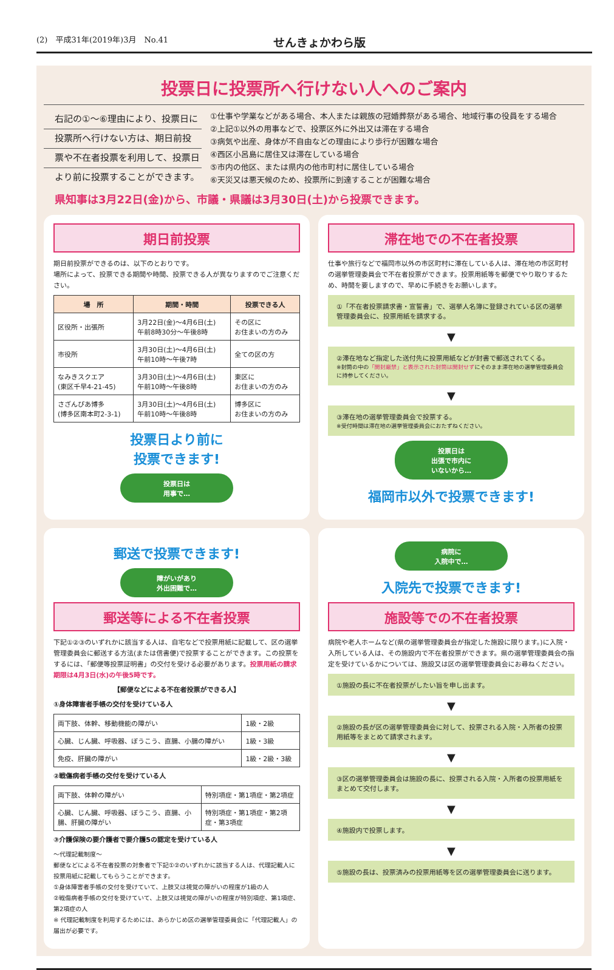(2)　平成31年(2019年)3月　No.41
せんきょかわら版
投票日に投票所へ行けない人へのご案内
右記の①～⑥理由により、投票日に
投票所へ行けない方は、期日前投
票や不在者投票を利用して、投票日
より前に投票することができます。
①仕事や学業などがある場合、本人または親族の冠婚葬祭がある場合、地域行事の役員をする場合
②上記①以外の用事などで、投票区外に外出又は滞在する場合
③病気や出産、身体が不自由などの理由により歩行が困難な場合
④西区小呂島に居住又は滞在している場合
⑤市内の他区、または県内の他市町村に居住している場合
⑥天災又は悪天候のため、投票所に到達することが困難な場合
県知事は3月22日(金)から、市議・県議は3月30日(土)から投票できます。
期日前投票
期日前投票ができるのは、以下のとおりです。
場所によって、投票できる期間や時間、投票できる人が異なりますのでご注意ください。
| 場 所 | 期間・時間 | 投票できる人 |
| --- | --- | --- |
| 区役所・出張所 | 3月22日(金)～4月6日(土) 午前8時30分～午後8時 | その区に お住まいの方のみ |
| 市役所 | 3月30日(土)～4月6日(土) 午前10時～午後7時 | 全ての区の方 |
| なみきスクエア (東区千早4-21-45) | 3月30日(土)～4月6日(土) 午前10時～午後8時 | 東区に お住まいの方のみ |
| さざんぴあ博多 (博多区南本町2-3-1) | 3月30日(土)～4月6日(土) 午前10時～午後8時 | 博多区に お住まいの方のみ |
投票日より前に
投票できます!
投票日は
用事で…
滞在地での不在者投票
仕事や旅行などで福岡市以外の市区町村に滞在している人は、滞在地の市区町村の選挙管理委員会で不在者投票ができます。投票用紙等を郵便でやり取りするため、時間を要しますので、早めに手続きをお願いします。
①「不在者投票請求書・宣誓書」で、選挙人名簿に登録されている区の選挙管理委員会に、投票用紙を請求する。
▼
②滞在地など指定した送付先に投票用紙などが封書で郵送されてくる。
※封筒の中の「開封厳禁」と表示された封筒は開封せずにそのまま滞在地の選挙管理委員会に持参してください。
▼
③滞在地の選挙管理委員会で投票する。
※受付時間は滞在地の選挙管理委員会におたずねください。
投票日は
出張で市内に
いないから…
福岡市以外で投票できます!
郵送で投票できます!
障がいがあり
外出困難で…
郵送等による不在者投票
下記①②③のいずれかに該当する人は、自宅などで投票用紙に記載して、区の選挙管理委員会に郵送する方法(または信書便)で投票することができます。この投票をするには、「郵便等投票証明書」の交付を受ける必要があります。投票用紙の請求期限は4月3日(水)の午後5時です。
【郵便などによる不在者投票ができる人】
①身体障害者手帳の交付を受けている人
| 両下肢、体幹、移動機能の障がい | 1級・2級 |
| 心臓、じん臓、呼吸器、ぼうこう、直腸、小腸の障がい | 1級・3級 |
| 免疫、肝臓の障がい | 1級・2級・3級 |
②戦傷病者手帳の交付を受けている人
| 両下肢、体幹の障がい | 特別項症・第1項症・第2項症 |
| 心臓、じん臓、呼吸器、ぼうこう、直腸、小腸、肝臓の障がい | 特別項症・第1項症・第2項症・第3項症 |
③介護保険の要介護者で要介護5の認定を受けている人
～代理記載制度～
郵便などによる不在者投票の対象者で下記①②のいずれかに該当する人は、代理記載人に投票用紙に記載してもらうことができます。
①身体障害者手帳の交付を受けていて、上肢又は視覚の障がいの程度が1級の人
②戦傷病者手帳の交付を受けていて、上肢又は視覚の障がいの程度が特別項症、第1項症、第2項症の人
※ 代理記載制度を利用するためには、あらかじめ区の選挙管理委員会に「代理記載人」の届出が必要です。
病院に
入院中で…
入院先で投票できます!
施設等での不在者投票
病院や老人ホームなど(県の選挙管理委員会が指定した施設に限ります。)に入院・入所している人は、その施設内で不在者投票ができます。県の選挙管理委員会の指定を受けているかについては、施設又は区の選挙管理委員会にお尋ねください。
①施設の長に不在者投票がしたい旨を申し出ます。
▼
②施設の長が区の選挙管理委員会に対して、投票される入院・入所者の投票用紙等をまとめて請求されます。
▼
③区の選挙管理委員会は施設の長に、投票される入院・入所者の投票用紙をまとめて交付します。
▼
④施設内で投票します。
▼
⑤施設の長は、投票済みの投票用紙等を区の選挙管理委員会に送ります。